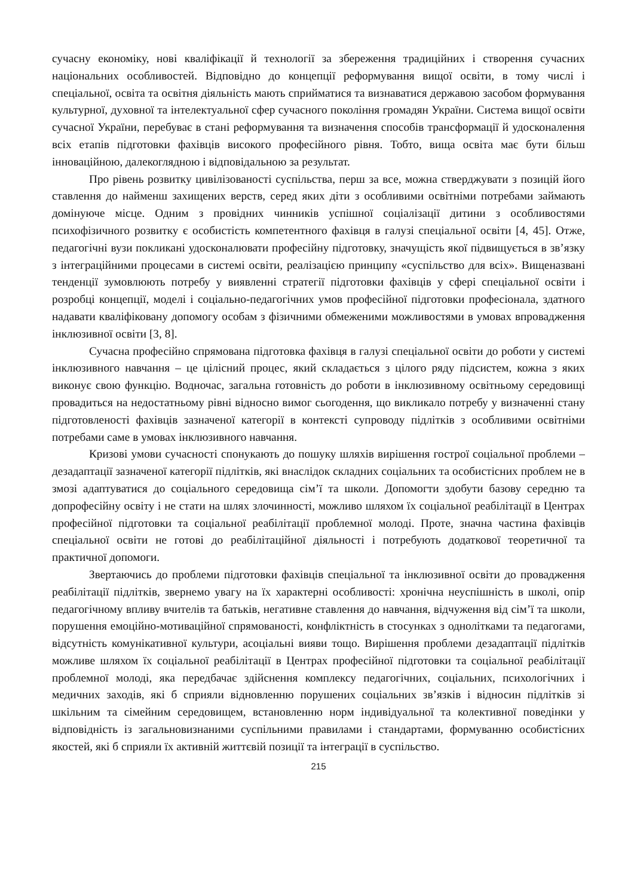сучасну економіку, нові кваліфікації й технології за збереження традиційних і створення сучасних національних особливостей. Відповідно до концепції реформування вищої освіти, в тому числі і спеціальної, освіта та освітня діяльність мають сприйматися та визнаватися державою засобом формування культурної, духовної та інтелектуальної сфер сучасного покоління громадян України. Система вищої освіти сучасної України, перебуває в стані реформування та визначення способів трансформації й удосконалення всіх етапів підготовки фахівців високого професійного рівня. Тобто, вища освіта має бути більш інноваційною, далекоглядною і відповідальною за результат.
Про рівень розвитку цивілізованості суспільства, перш за все, можна стверджувати з позицій його ставлення до найменш захищених верств, серед яких діти з особливими освітніми потребами займають домінуюче місце. Одним з провідних чинників успішної соціалізації дитини з особливостями психофізичного розвитку є особистість компетентного фахівця в галузі спеціальної освіти [4, 45]. Отже, педагогічні вузи покликані удосконалювати професійну підготовку, значущість якої підвищується в зв’язку з інтеграційними процесами в системі освіти, реалізацією принципу «суспільство для всіх». Вищеназвані тенденції зумовлюють потребу у виявленні стратегії підготовки фахівців у сфері спеціальної освіти і розробці концепції, моделі і соціально-педагогічних умов професійної підготовки професіонала, здатного надавати кваліфіковану допомогу особам з фізичними обмеженими можливостями в умовах впровадження інклюзивної освіти [3, 8].
Сучасна професійно спрямована підготовка фахівця в галузі спеціальної освіти до роботи у системі інклюзивного навчання – це цілісний процес, який складається з цілого ряду підсистем, кожна з яких виконує свою функцію. Водночас, загальна готовність до роботи в інклюзивному освітньому середовищі провадиться на недостатньому рівні відносно вимог сьогодення, що викликало потребу у визначенні стану підготовленості фахівців зазначеної категорії в контексті супроводу підлітків з особливими освітніми потребами саме в умовах інклюзивного навчання.
Кризові умови сучасності спонукають до пошуку шляхів вирішення гострої соціальної проблеми – дезадаптації зазначеної категорії підлітків, які внаслідок складних соціальних та особистісних проблем не в змозі адаптуватися до соціального середовища сім’ї та школи. Допомогти здобути базову середню та допрофесійну освіту і не стати на шлях злочинності, можливо шляхом їх соціальної реабілітації в Центрах професійної підготовки та соціальної реабілітації проблемної молоді. Проте, значна частина фахівців спеціальної освіти не готові до реабілітаційної діяльності і потребують додаткової теоретичної та практичної допомоги.
Звертаючись до проблеми підготовки фахівців спеціальної та інклюзивної освіти до провадження реабілітації підлітків, звернемо увагу на їх характерні особливості: хронічна неуспішність в школі, опір педагогічному впливу вчителів та батьків, негативне ставлення до навчання, відчуження від сім’ї та школи, порушення емоційно-мотиваційної спрямованості, конфліктність в стосунках з однолітками та педагогами, відсутність комунікативної культури, асоціальні вияви тощо. Вирішення проблеми дезадаптації підлітків можливе шляхом їх соціальної реабілітації в Центрах професійної підготовки та соціальної реабілітації проблемної молоді, яка передбачає здійснення комплексу педагогічних, соціальних, психологічних і медичних заходів, які б сприяли відновленню порушених соціальних зв’язків і відносин підлітків зі шкільним та сімейним середовищем, встановленню норм індивідуальної та колективної поведінки у відповідність із загальновизнаними суспільними правилами і стандартами, формуванню особистісних якостей, які б сприяли їх активній життєвій позиції та інтеграції в суспільство.
215